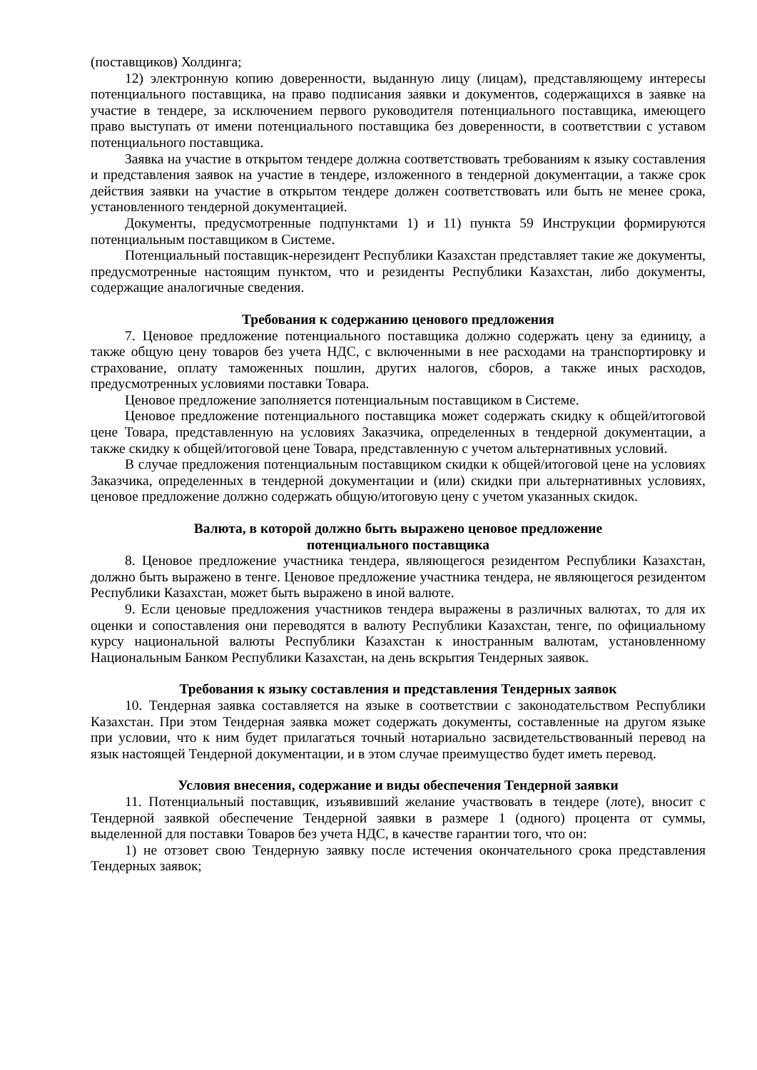(поставщиков) Холдинга;
12) электронную копию доверенности, выданную лицу (лицам), представляющему интересы потенциального поставщика, на право подписания заявки и документов, содержащихся в заявке на участие в тендере, за исключением первого руководителя потенциального поставщика, имеющего право выступать от имени потенциального поставщика без доверенности, в соответствии с уставом потенциального поставщика.
Заявка на участие в открытом тендере должна соответствовать требованиям к языку составления и представления заявок на участие в тендере, изложенного в тендерной документации, а также срок действия заявки на участие в открытом тендере должен соответствовать или быть не менее срока, установленного тендерной документацией.
Документы, предусмотренные подпунктами 1) и 11) пункта 59 Инструкции формируются потенциальным поставщиком в Системе.
Потенциальный поставщик-нерезидент Республики Казахстан представляет такие же документы, предусмотренные настоящим пунктом, что и резиденты Республики Казахстан, либо документы, содержащие аналогичные сведения.
Требования к содержанию ценового предложения
7. Ценовое предложение потенциального поставщика должно содержать цену за единицу, а также общую цену товаров без учета НДС, с включенными в нее расходами на транспортировку и страхование, оплату таможенных пошлин, других налогов, сборов, а также иных расходов, предусмотренных условиями поставки Товара.
Ценовое предложение заполняется потенциальным поставщиком в Системе.
Ценовое предложение потенциального поставщика может содержать скидку к общей/итоговой цене Товара, представленную на условиях Заказчика, определенных в тендерной документации, а также скидку к общей/итоговой цене Товара, представленную с учетом альтернативных условий.
В случае предложения потенциальным поставщиком скидки к общей/итоговой цене на условиях Заказчика, определенных в тендерной документации и (или) скидки при альтернативных условиях, ценовое предложение должно содержать общую/итоговую цену с учетом указанных скидок.
Валюта, в которой должно быть выражено ценовое предложение
потенциального поставщика
8. Ценовое предложение участника тендера, являющегося резидентом Республики Казахстан, должно быть выражено в тенге. Ценовое предложение участника тендера, не являющегося резидентом Республики Казахстан, может быть выражено в иной валюте.
9. Если ценовые предложения участников тендера выражены в различных валютах, то для их оценки и сопоставления они переводятся в валюту Республики Казахстан, тенге, по официальному курсу национальной валюты Республики Казахстан к иностранным валютам, установленному Национальным Банком Республики Казахстан, на день вскрытия Тендерных заявок.
Требования к языку составления и представления Тендерных заявок
10. Тендерная заявка составляется на языке в соответствии с законодательством Республики Казахстан. При этом Тендерная заявка может содержать документы, составленные на другом языке при условии, что к ним будет прилагаться точный нотариально засвидетельствованный перевод на язык настоящей Тендерной документации, и в этом случае преимущество будет иметь перевод.
Условия внесения, содержание и виды обеспечения Тендерной заявки
11. Потенциальный поставщик, изъявивший желание участвовать в тендере (лоте), вносит с Тендерной заявкой обеспечение Тендерной заявки в размере 1 (одного) процента от суммы, выделенной для поставки Товаров без учета НДС, в качестве гарантии того, что он:
1) не отзовет свою Тендерную заявку после истечения окончательного срока представления Тендерных заявок;